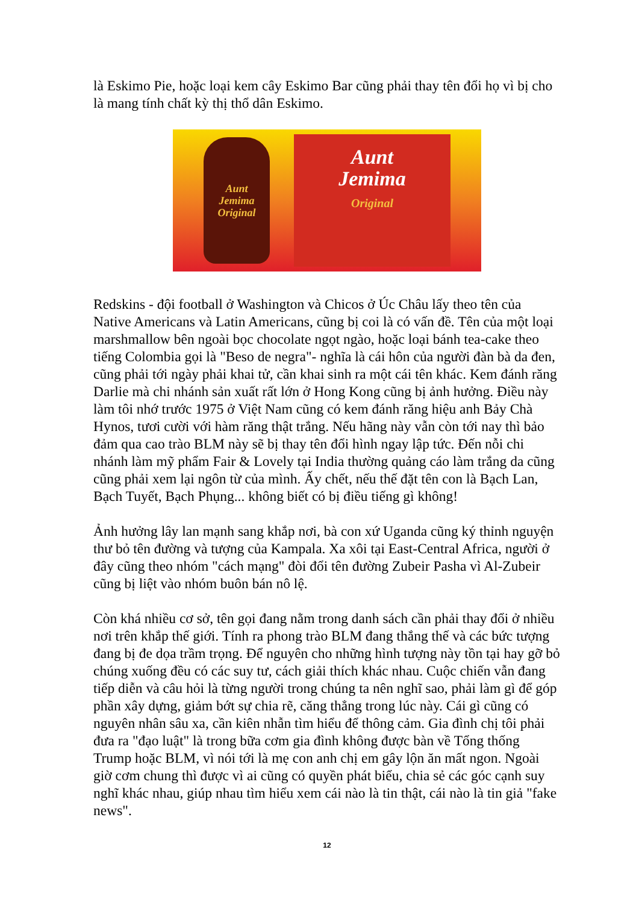là Eskimo Pie, hoặc loại kem cây Eskimo Bar cũng phải thay tên đổi họ vì bị cho là mang tính chất kỳ thị thổ dân Eskimo.
Aunt
Jemima
Original
Aunt
Jemima
Original
Redskins - đội football ở Washington và Chicos ở Úc Châu lấy theo tên của Native Americans và Latin Americans, cũng bị coi là có vấn đề. Tên của một loại marshmallow bên ngoài bọc chocolate ngọt ngào, hoặc loại bánh tea-cake theo tiếng Colombia gọi là "Beso de negra"- nghĩa là cái hôn của người đàn bà da đen, cũng phải tới ngày phải khai tử, cần khai sinh ra một cái tên khác. Kem đánh răng Darlie mà chi nhánh sản xuất rất lớn ở Hong Kong cũng bị ảnh hưởng. Điều này làm tôi nhớ trước 1975 ở Việt Nam cũng có kem đánh răng hiệu anh Bảy Chà Hynos, tươi cười với hàm răng thật trắng. Nếu hãng này vẫn còn tới nay thì bảo đảm qua cao trào BLM này sẽ bị thay tên đổi hình ngay lập tức. Đến nỗi chi nhánh làm mỹ phẩm Fair & Lovely tại India thường quảng cáo làm trắng da cũng cũng phải xem lại ngôn từ của mình. Ấy chết, nếu thế đặt tên con là Bạch Lan, Bạch Tuyết, Bạch Phụng... không biết có bị điều tiếng gì không!
Ảnh hưởng lây lan mạnh sang khắp nơi, bà con xứ Uganda cũng ký thỉnh nguyện thư bỏ tên đường và tượng của Kampala. Xa xôi tại East-Central Africa, người ở đây cũng theo nhóm "cách mạng" đòi đổi tên đường Zubeir Pasha vì Al-Zubeir cũng bị liệt vào nhóm buôn bán nô lệ.
Còn khá nhiều cơ sở, tên gọi đang nằm trong danh sách cần phải thay đổi ở nhiều nơi trên khắp thế giới. Tính ra phong trào BLM đang thắng thế và các bức tượng đang bị đe dọa trầm trọng. Để nguyên cho những hình tượng này tồn tại hay gỡ bỏ chúng xuống đều có các suy tư, cách giải thích khác nhau. Cuộc chiến vẫn đang tiếp diễn và câu hỏi là từng người trong chúng ta nên nghĩ sao, phải làm gì để góp phần xây dựng, giảm bớt sự chia rẽ, căng thẳng trong lúc này. Cái gì cũng có nguyên nhân sâu xa, cần kiên nhẫn tìm hiểu để thông cảm. Gia đình chị tôi phải đưa ra "đạo luật" là trong bữa cơm gia đình không được bàn về Tổng thống Trump hoặc BLM, vì nói tới là mẹ con anh chị em gây lộn ăn mất ngon. Ngoài giờ cơm chung thì được vì ai cũng có quyền phát biểu, chia sẻ các góc cạnh suy nghĩ khác nhau, giúp nhau tìm hiểu xem cái nào là tin thật, cái nào là tin giả "fake news".
12